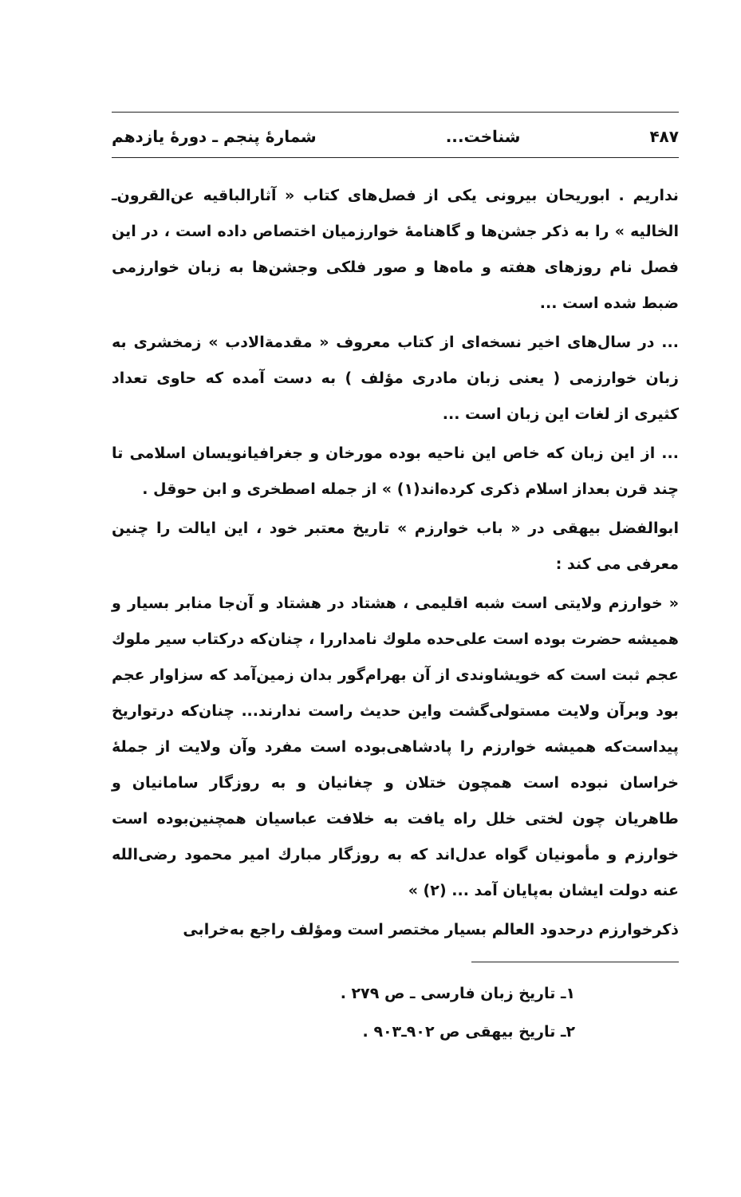۴۸۷ شناخت... شمارهٔ پنجم ـ دورهٔ یازدهم
نداریم . ابوریحان بیرونی یکی از فصل‌های کتاب « آثارالباقیه عن‌القرون‌ـ الخالیه » را به ذکر جشن‌ها و گاهنامهٔ خوارزمیان اختصاص داده است ، در این فصل نام روزهای هفته و ماه‌ها و صور فلکی وجشن‌ها به زبان خوارزمی ضبط شده است ...
... در سال‌های اخیر نسخه‌ای از کتاب معروف « مقدمةالادب » زمخشری به زبان خوارزمی ( یعنی زبان مادری مؤلف ) به دست آمده که حاوی تعداد کثیری از لغات این زبان است ...
... از این زبان که خاص این ناحیه بوده مورخان و جغرافیانویسان اسلامی تا چند قرن بعداز اسلام ذکری کرده‌اند(۱) » از جمله اصطخری و ابن حوقل .
ابوالفضل بیهقی در « باب خوارزم » تاریخ معتبر خود ، این ایالت را چنین معرفی می کند :
« خوارزم ولایتی است شبه اقلیمی ، هشتاد در هشتاد و آن‌جا منابر بسیار و همیشه حضرت بوده است علی‌حده ملوك نامداررا ، چنان‌که درکتاب سیر ملوك عجم ثبت است که خویشاوندی از آن بهرام‌گور بدان زمین‌آمد که سزاوار عجم بود وبرآن ولایت مستولی‌گشت واین حدیث راست ندارند... چنان‌که درتواریخ پیداست‌که همیشه خوارزم را پادشاهی‌بوده است مفرد وآن ولایت از جملهٔ خراسان نبوده است همچون ختلان و چغانیان و به روزگار سامانیان و طاهریان چون لختی خلل راه یافت به خلافت عباسیان همچنین‌بوده است خوارزم و مأمونیان گواه عدل‌اند که به روزگار مبارك امیر محمود رضی‌الله عنه دولت ایشان به‌پایان آمد ... (۲) »
ذکرخوارزم درحدود العالم بسیار مختصر است ومؤلف راجع به‌خرابی
۱ـ تاریخ زبان فارسی ـ ص ۲۷۹ .
۲ـ تاریخ بیهقی ص ۹۰۲ـ۹۰۳ .